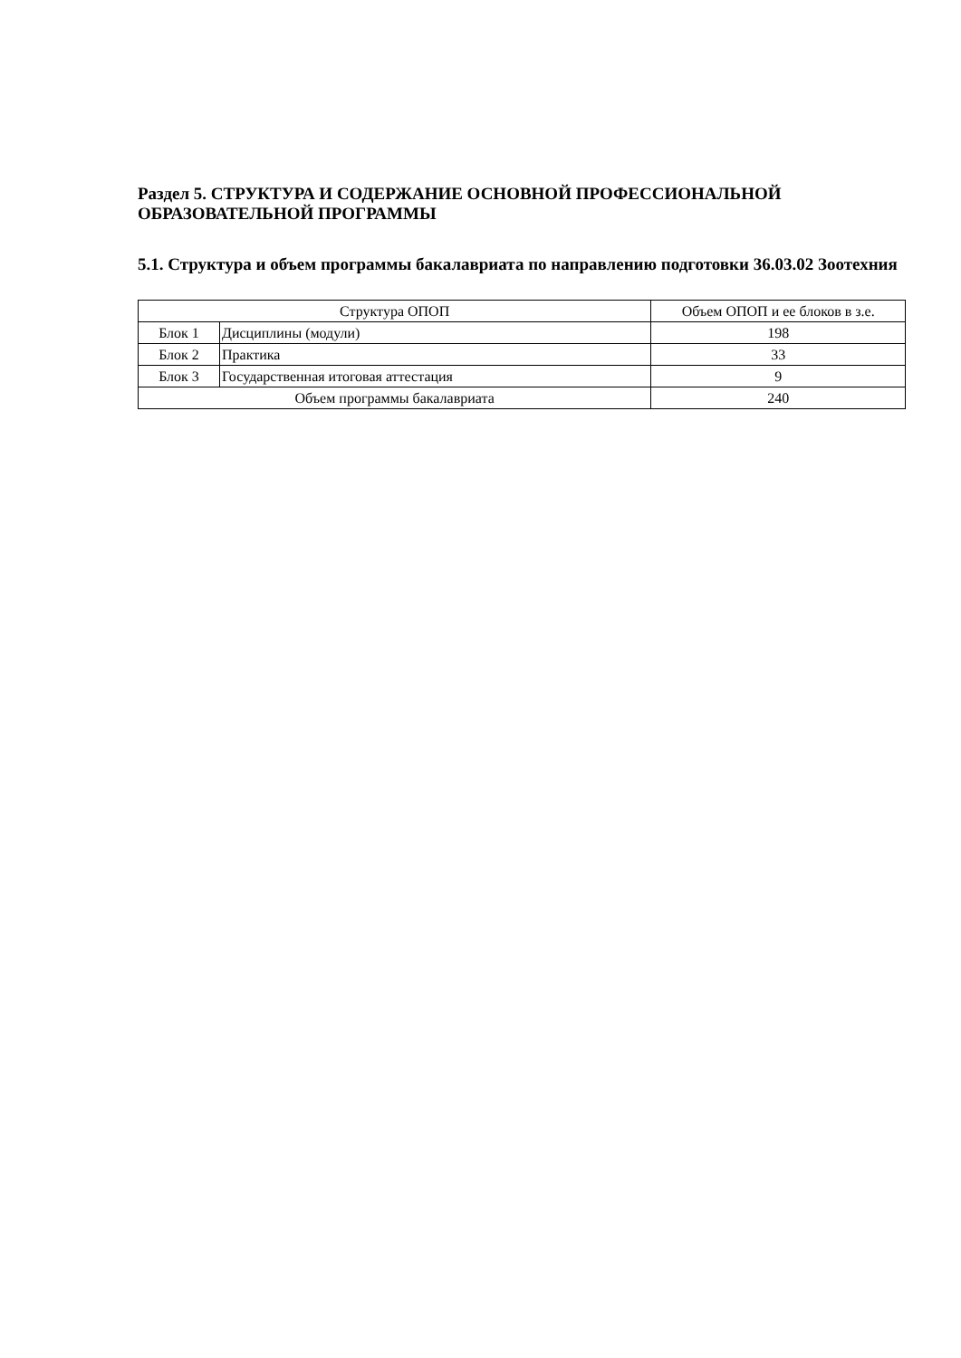Раздел 5. СТРУКТУРА И СОДЕРЖАНИЕ ОСНОВНОЙ ПРОФЕССИОНАЛЬНОЙ ОБРАЗОВАТЕЛЬНОЙ ПРОГРАММЫ
5.1. Структура и объем программы бакалавриата по направлению подготовки 36.03.02 Зоотехния
| Структура ОПОП | | Объем ОПОП и ее блоков в з.е. |
| --- | --- | --- |
| Блок 1 | Дисциплины (модули) | 198 |
| Блок 2 | Практика | 33 |
| Блок 3 | Государственная итоговая аттестация | 9 |
| Объем программы бакалавриата | | 240 |